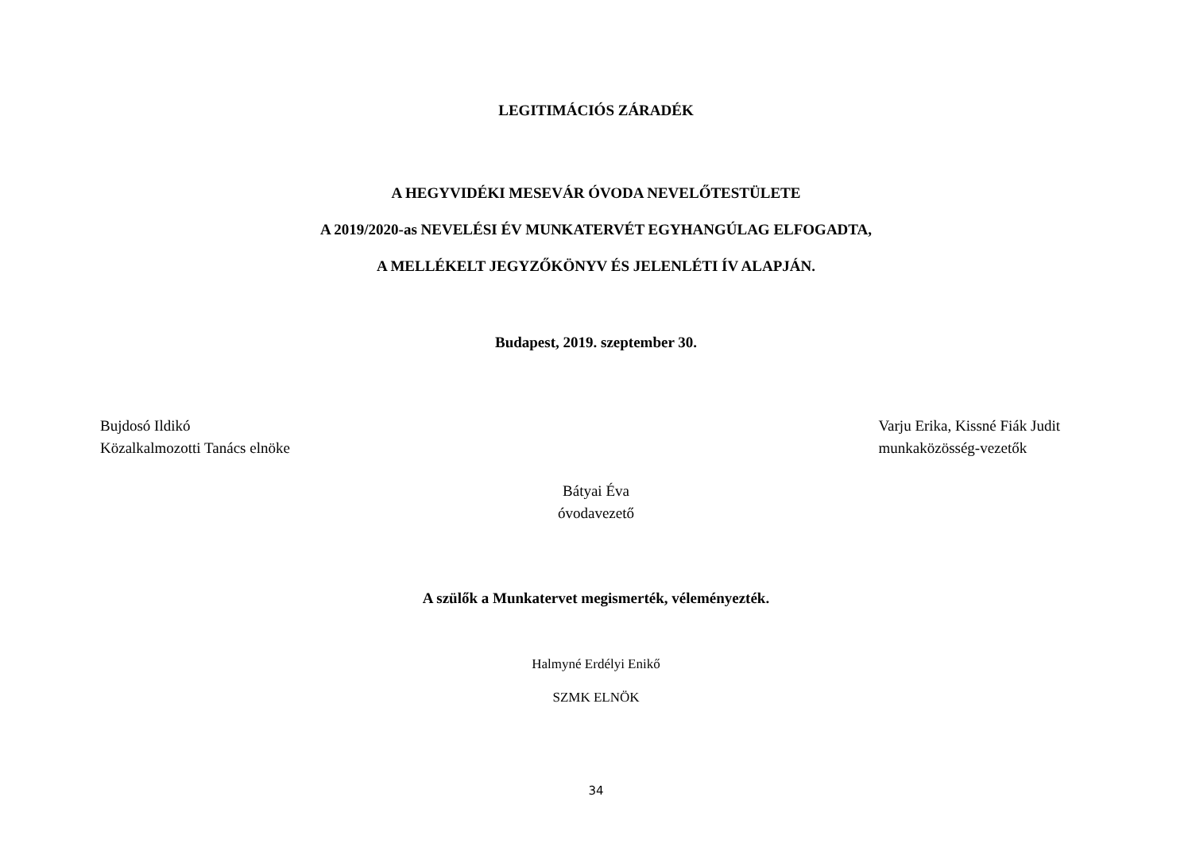LEGITIMÁCIÓS ZÁRADÉK
A HEGYVIDÉKI MESEVÁR ÓVODA NEVELŐTESTÜLETE
A 2019/2020-as NEVELÉSI ÉV MUNKATERVÉT EGYHANGÚLAG ELFOGADTA,
A MELLÉKELT JEGYZŐKÖNYV ÉS JELENLÉTI ÍV ALAPJÁN.
Budapest, 2019. szeptember 30.
Bujdosó Ildikó
Közalkalmozotti Tanács elnöke
Varju Erika, Kissné Fiák Judit
munkaközösség-vezetők
Bátyai Éva
óvodavezető
A szülők a Munkatervet megismerték, véleményezték.
Halmyné Erdélyi Enikő
SZMK ELNÖK
34